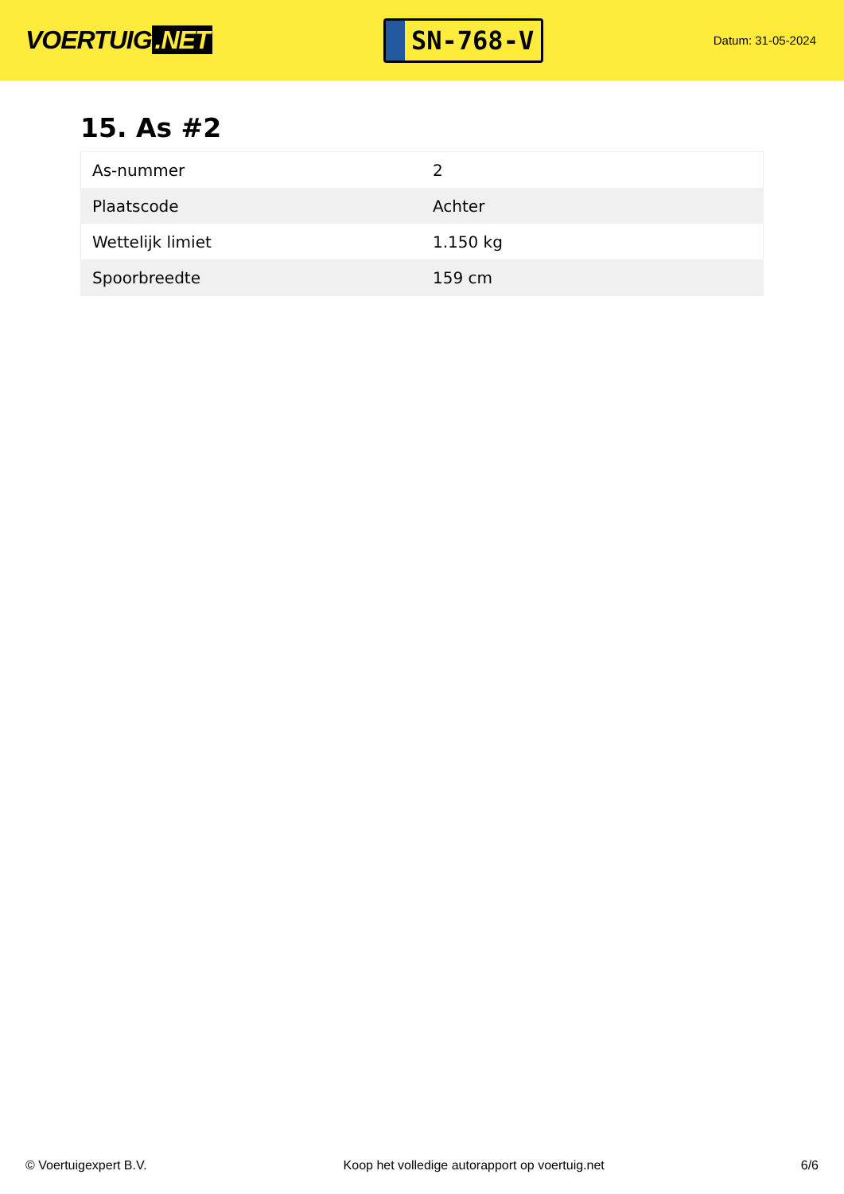VOERTUIG.NET
SN-768-V
Datum: 31-05-2024
15. As #2
| As-nummer | 2 |
| Plaatscode | Achter |
| Wettelijk limiet | 1.150 kg |
| Spoorbreedte | 159 cm |
© Voertuigexpert B.V. Koop het volledige autorapport op voertuig.net 6/6